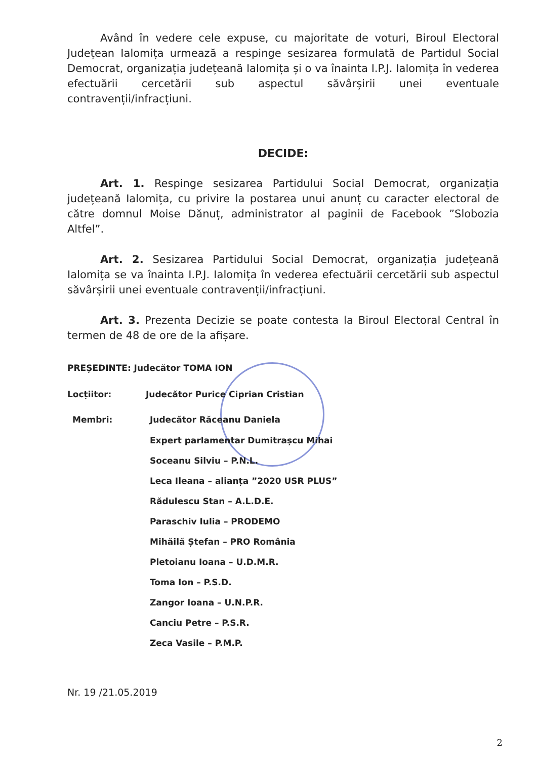Având în vedere cele expuse, cu majoritate de voturi, Biroul Electoral Județean Ialomița urmează a respinge sesizarea formulată de Partidul Social Democrat, organizația județeană Ialomița și o va înainta I.P.J. Ialomița în vederea efectuării cercetării sub aspectul săvârșirii unei eventuale contravenții/infracțiuni.
DECIDE:
Art. 1. Respinge sesizarea Partidului Social Democrat, organizația județeană Ialomița, cu privire la postarea unui anunț cu caracter electoral de către domnul Moise Dănuț, administrator al paginii de Facebook ”Slobozia Altfel”.
Art. 2. Sesizarea Partidului Social Democrat, organizația județeană Ialomița se va înainta I.P.J. Ialomița în vederea efectuării cercetării sub aspectul săvârșirii unei eventuale contravenții/infracțiuni.
Art. 3. Prezenta Decizie se poate contesta la Biroul Electoral Central în termen de 48 de ore de la afișare.
PREȘEDINTE: Judecător TOMA ION
Locțiitor: Judecător Purice Ciprian Cristian
Membri: Judecător Răceanu Daniela
Expert parlamentar Dumitrașcu Mihai
Soceanu Silviu – P.N.L.
Leca Ileana – alianța ”2020 USR PLUS”
Rădulescu Stan – A.L.D.E.
Paraschiv Iulia – PRODEMO
Mihăilă Ștefan – PRO România
Pletoianu Ioana – U.D.M.R.
Toma Ion – P.S.D.
Zangor Ioana – U.N.P.R.
Canciu Petre – P.S.R.
Zeca Vasile – P.M.P.
Nr. 19 /21.05.2019
2